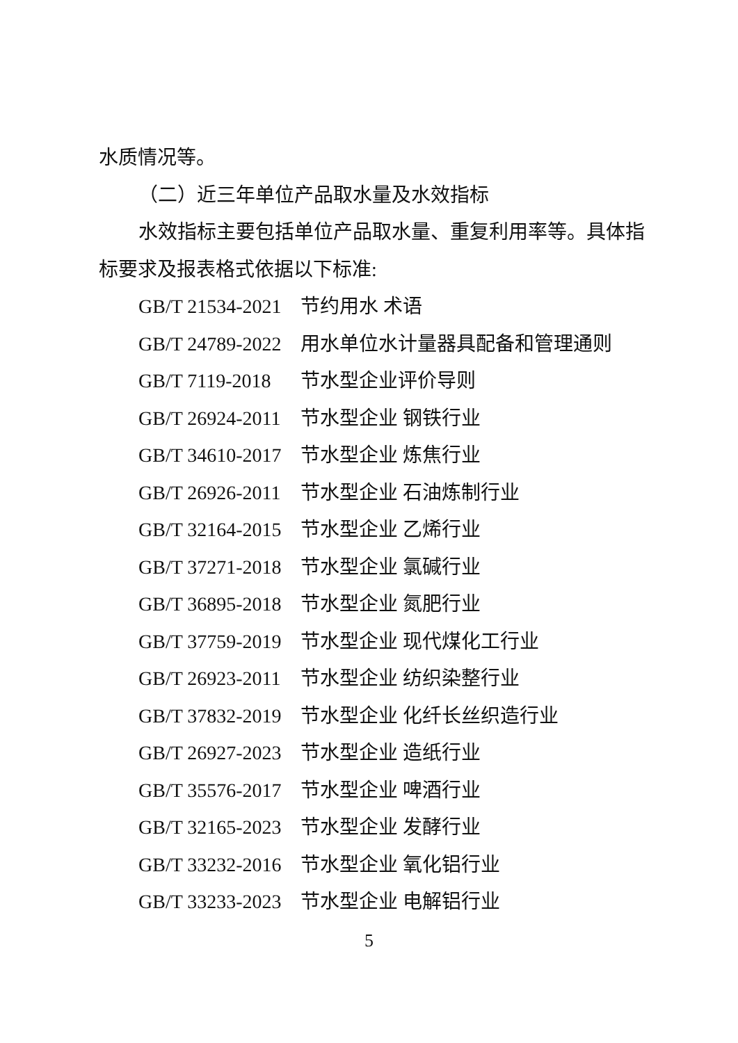水质情况等。
（二）近三年单位产品取水量及水效指标
水效指标主要包括单位产品取水量、重复利用率等。具体指
标要求及报表格式依据以下标准:
GB/T 21534-2021 节约用水 术语
GB/T 24789-2022 用水单位水计量器具配备和管理通则
GB/T 7119-2018 节水型企业评价导则
GB/T 26924-2011 节水型企业 钢铁行业
GB/T 34610-2017 节水型企业 炼焦行业
GB/T 26926-2011 节水型企业 石油炼制行业
GB/T 32164-2015 节水型企业 乙烯行业
GB/T 37271-2018 节水型企业 氯碱行业
GB/T 36895-2018 节水型企业 氮肥行业
GB/T 37759-2019 节水型企业 现代煤化工行业
GB/T 26923-2011 节水型企业 纺织染整行业
GB/T 37832-2019 节水型企业 化纤长丝织造行业
GB/T 26927-2023 节水型企业 造纸行业
GB/T 35576-2017 节水型企业 啤酒行业
GB/T 32165-2023 节水型企业 发酵行业
GB/T 33232-2016 节水型企业 氧化铝行业
GB/T 33233-2023 节水型企业 电解铝行业
5